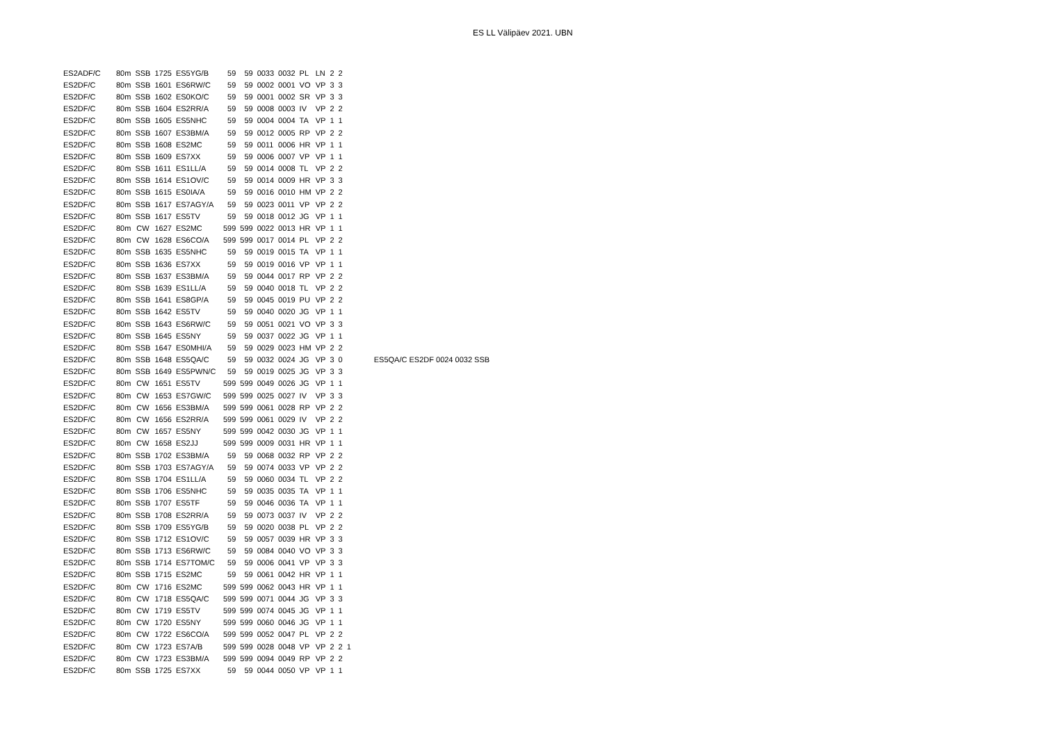ES LL Välipäev 2021. UBN
| ES2ADF/C | 80m | SSB | 1725 | ES5YG/B | 59 | 59 | 0033 | 0032 | PL | LN | 2 | 2 | | |
| ES2DF/C | 80m | SSB | 1601 | ES6RW/C | 59 | 59 | 0002 | 0001 | VO | VP | 3 | 3 | | |
| ES2DF/C | 80m | SSB | 1602 | ES0KO/C | 59 | 59 | 0001 | 0002 | SR | VP | 3 | 3 | | |
| ES2DF/C | 80m | SSB | 1604 | ES2RR/A | 59 | 59 | 0008 | 0003 | IV | VP | 2 | 2 | | |
| ES2DF/C | 80m | SSB | 1605 | ES5NHC | 59 | 59 | 0004 | 0004 | TA | VP | 1 | 1 | | |
| ES2DF/C | 80m | SSB | 1607 | ES3BM/A | 59 | 59 | 0012 | 0005 | RP | VP | 2 | 2 | | |
| ES2DF/C | 80m | SSB | 1608 | ES2MC | 59 | 59 | 0011 | 0006 | HR | VP | 1 | 1 | | |
| ES2DF/C | 80m | SSB | 1609 | ES7XX | 59 | 59 | 0006 | 0007 | VP | VP | 1 | 1 | | |
| ES2DF/C | 80m | SSB | 1611 | ES1LL/A | 59 | 59 | 0014 | 0008 | TL | VP | 2 | 2 | | |
| ES2DF/C | 80m | SSB | 1614 | ES1OV/C | 59 | 59 | 0014 | 0009 | HR | VP | 3 | 3 | | |
| ES2DF/C | 80m | SSB | 1615 | ES0IA/A | 59 | 59 | 0016 | 0010 | HM | VP | 2 | 2 | | |
| ES2DF/C | 80m | SSB | 1617 | ES7AGY/A | 59 | 59 | 0023 | 0011 | VP | VP | 2 | 2 | | |
| ES2DF/C | 80m | SSB | 1617 | ES5TV | 59 | 59 | 0018 | 0012 | JG | VP | 1 | 1 | | |
| ES2DF/C | 80m | CW | 1627 | ES2MC | 599 | 599 | 0022 | 0013 | HR | VP | 1 | 1 | | |
| ES2DF/C | 80m | CW | 1628 | ES6CO/A | 599 | 599 | 0017 | 0014 | PL | VP | 2 | 2 | | |
| ES2DF/C | 80m | SSB | 1635 | ES5NHC | 59 | 59 | 0019 | 0015 | TA | VP | 1 | 1 | | |
| ES2DF/C | 80m | SSB | 1636 | ES7XX | 59 | 59 | 0019 | 0016 | VP | VP | 1 | 1 | | |
| ES2DF/C | 80m | SSB | 1637 | ES3BM/A | 59 | 59 | 0044 | 0017 | RP | VP | 2 | 2 | | |
| ES2DF/C | 80m | SSB | 1639 | ES1LL/A | 59 | 59 | 0040 | 0018 | TL | VP | 2 | 2 | | |
| ES2DF/C | 80m | SSB | 1641 | ES8GP/A | 59 | 59 | 0045 | 0019 | PU | VP | 2 | 2 | | |
| ES2DF/C | 80m | SSB | 1642 | ES5TV | 59 | 59 | 0040 | 0020 | JG | VP | 1 | 1 | | |
| ES2DF/C | 80m | SSB | 1643 | ES6RW/C | 59 | 59 | 0051 | 0021 | VO | VP | 3 | 3 | | |
| ES2DF/C | 80m | SSB | 1645 | ES5NY | 59 | 59 | 0037 | 0022 | JG | VP | 1 | 1 | | |
| ES2DF/C | 80m | SSB | 1647 | ES0MHI/A | 59 | 59 | 0029 | 0023 | HM | VP | 2 | 2 | | |
| ES2DF/C | 80m | SSB | 1648 | ES5QA/C | 59 | 59 | 0032 | 0024 | JG | VP | 3 | 0 | | ES5QA/C ES2DF 0024 0032 SSB |
| ES2DF/C | 80m | SSB | 1649 | ES5PWN/C | 59 | 59 | 0019 | 0025 | JG | VP | 3 | 3 | | |
| ES2DF/C | 80m | CW | 1651 | ES5TV | 599 | 599 | 0049 | 0026 | JG | VP | 1 | 1 | | |
| ES2DF/C | 80m | CW | 1653 | ES7GW/C | 599 | 599 | 0025 | 0027 | IV | VP | 3 | 3 | | |
| ES2DF/C | 80m | CW | 1656 | ES3BM/A | 599 | 599 | 0061 | 0028 | RP | VP | 2 | 2 | | |
| ES2DF/C | 80m | CW | 1656 | ES2RR/A | 599 | 599 | 0061 | 0029 | IV | VP | 2 | 2 | | |
| ES2DF/C | 80m | CW | 1657 | ES5NY | 599 | 599 | 0042 | 0030 | JG | VP | 1 | 1 | | |
| ES2DF/C | 80m | CW | 1658 | ES2JJ | 599 | 599 | 0009 | 0031 | HR | VP | 1 | 1 | | |
| ES2DF/C | 80m | SSB | 1702 | ES3BM/A | 59 | 59 | 0068 | 0032 | RP | VP | 2 | 2 | | |
| ES2DF/C | 80m | SSB | 1703 | ES7AGY/A | 59 | 59 | 0074 | 0033 | VP | VP | 2 | 2 | | |
| ES2DF/C | 80m | SSB | 1704 | ES1LL/A | 59 | 59 | 0060 | 0034 | TL | VP | 2 | 2 | | |
| ES2DF/C | 80m | SSB | 1706 | ES5NHC | 59 | 59 | 0035 | 0035 | TA | VP | 1 | 1 | | |
| ES2DF/C | 80m | SSB | 1707 | ES5TF | 59 | 59 | 0046 | 0036 | TA | VP | 1 | 1 | | |
| ES2DF/C | 80m | SSB | 1708 | ES2RR/A | 59 | 59 | 0073 | 0037 | IV | VP | 2 | 2 | | |
| ES2DF/C | 80m | SSB | 1709 | ES5YG/B | 59 | 59 | 0020 | 0038 | PL | VP | 2 | 2 | | |
| ES2DF/C | 80m | SSB | 1712 | ES1OV/C | 59 | 59 | 0057 | 0039 | HR | VP | 3 | 3 | | |
| ES2DF/C | 80m | SSB | 1713 | ES6RW/C | 59 | 59 | 0084 | 0040 | VO | VP | 3 | 3 | | |
| ES2DF/C | 80m | SSB | 1714 | ES7TOM/C | 59 | 59 | 0006 | 0041 | VP | VP | 3 | 3 | | |
| ES2DF/C | 80m | SSB | 1715 | ES2MC | 59 | 59 | 0061 | 0042 | HR | VP | 1 | 1 | | |
| ES2DF/C | 80m | CW | 1716 | ES2MC | 599 | 599 | 0062 | 0043 | HR | VP | 1 | 1 | | |
| ES2DF/C | 80m | CW | 1718 | ES5QA/C | 599 | 599 | 0071 | 0044 | JG | VP | 3 | 3 | | |
| ES2DF/C | 80m | CW | 1719 | ES5TV | 599 | 599 | 0074 | 0045 | JG | VP | 1 | 1 | | |
| ES2DF/C | 80m | CW | 1720 | ES5NY | 599 | 599 | 0060 | 0046 | JG | VP | 1 | 1 | | |
| ES2DF/C | 80m | CW | 1722 | ES6CO/A | 599 | 599 | 0052 | 0047 | PL | VP | 2 | 2 | | |
| ES2DF/C | 80m | CW | 1723 | ES7A/B | 599 | 599 | 0028 | 0048 | VP | VP | 2 | 2 | 1 | |
| ES2DF/C | 80m | CW | 1723 | ES3BM/A | 599 | 599 | 0094 | 0049 | RP | VP | 2 | 2 | | |
| ES2DF/C | 80m | SSB | 1725 | ES7XX | 59 | 59 | 0044 | 0050 | VP | VP | 1 | 1 | | |